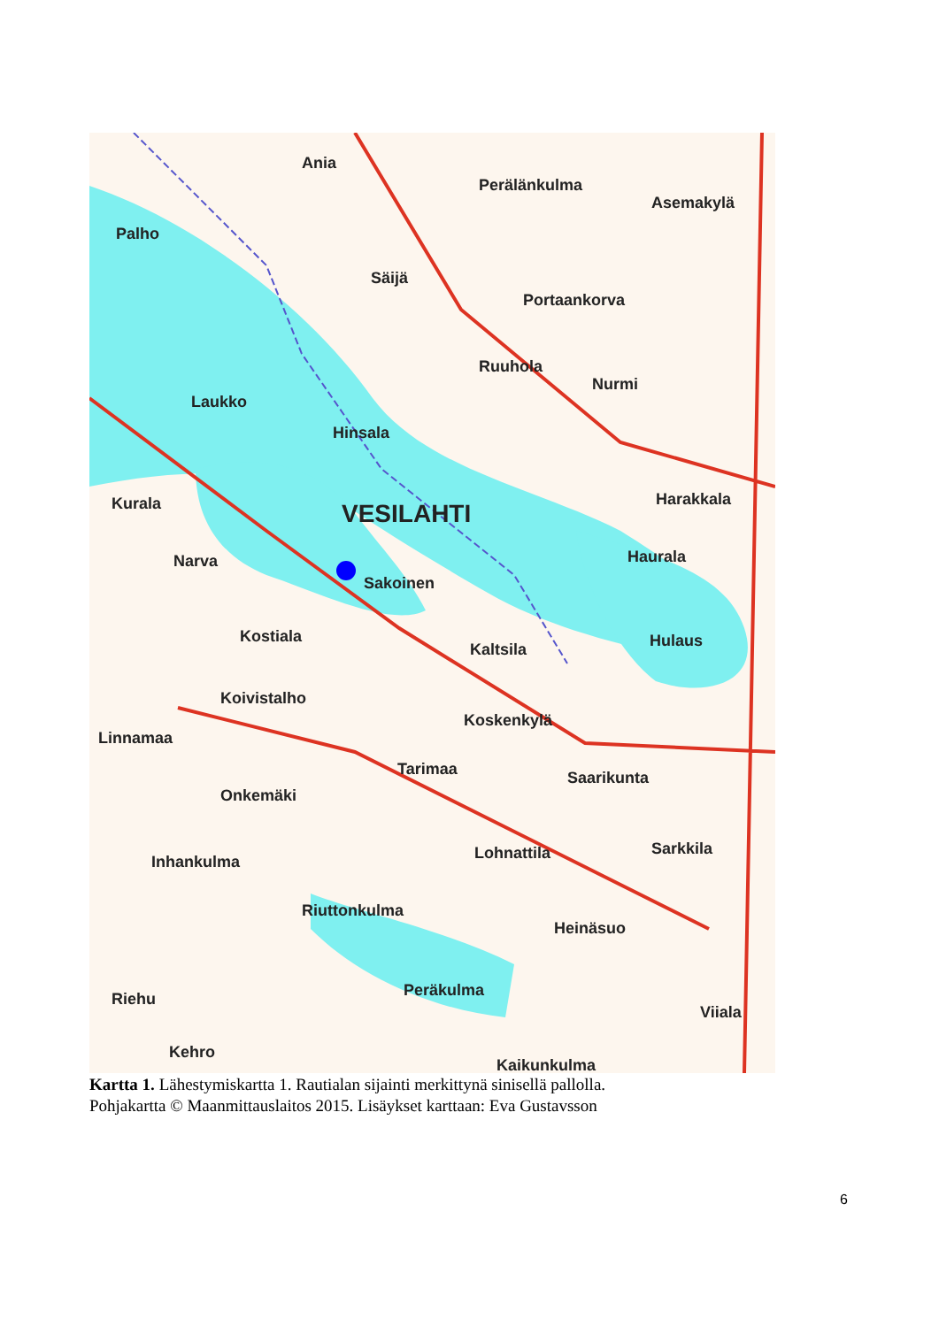Ania
Perälänkulma
Asemakylä
Palho
Säijä
Portaankorva
Ruuhola
Nurmi
Laukko
Hinsala
Harakkala
Kurala
VESILAHTI
Narva
Haurala
Sakoinen
Kostiala
Kaltsila
Hulaus
Koivistalho
Koskenkylä
Linnamaa
Tarimaa
Saarikunta
Onkemäki
Lohnattila
Sarkkila
Inhankulma
Riuttonkulma
Heinäsuo
Peräkulma
Riehu
Viiala
Kehro
Kaikunkulma
Kartta 1. Lähestymiskartta 1. Rautialan sijainti merkittynä sinisellä pallolla.
Pohjakartta © Maanmittauslaitos 2015. Lisäykset karttaan: Eva Gustavsson
6